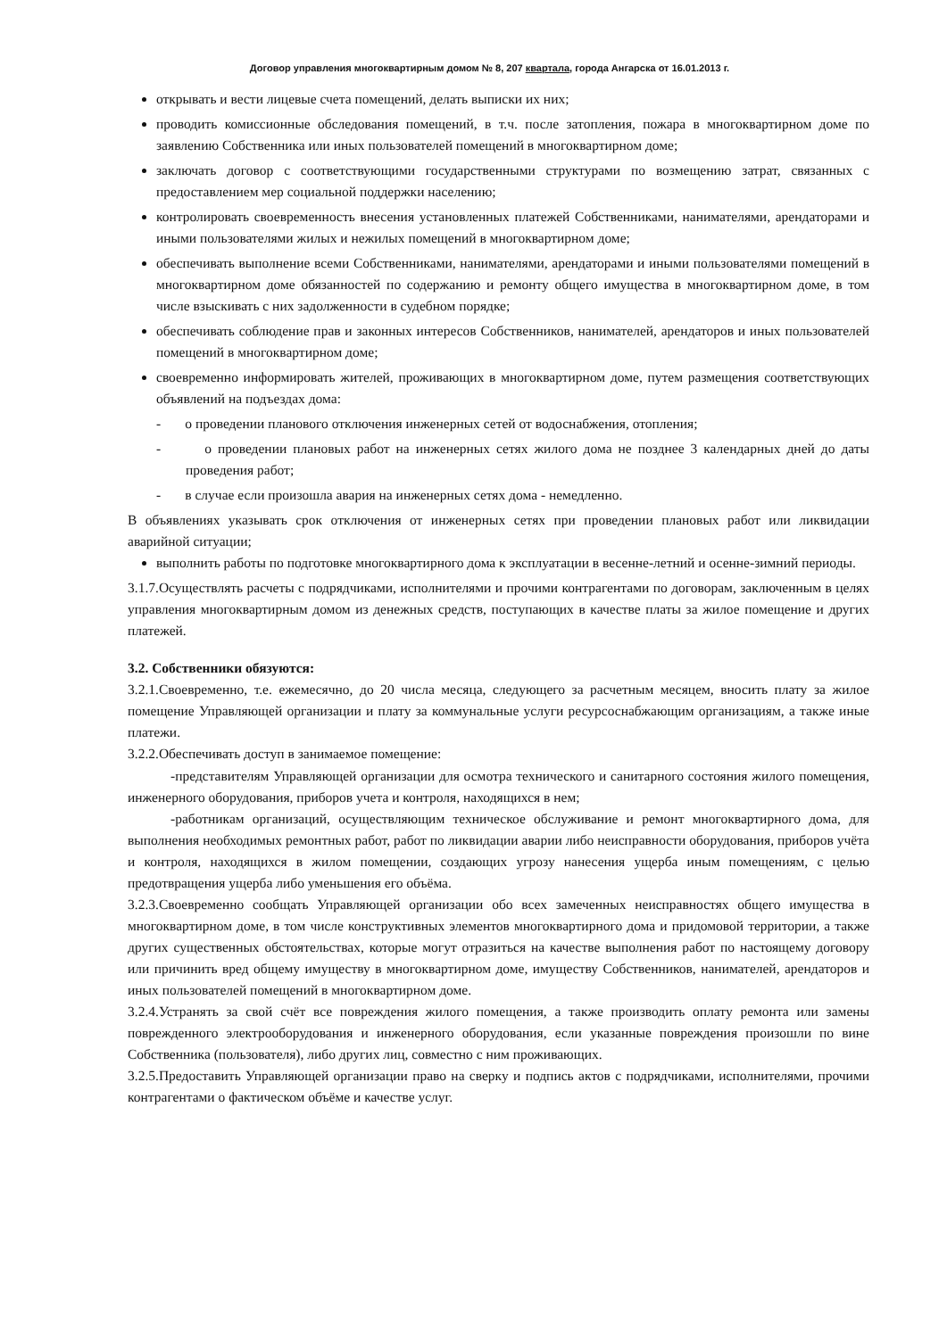Договор управления многоквартирным домом № 8, 207 квартала, города Ангарска от 16.01.2013 г.
открывать и вести лицевые счета помещений, делать выписки их них;
проводить комиссионные обследования помещений, в т.ч. после затопления, пожара в многоквартирном доме по заявлению Собственника или иных пользователей помещений в многоквартирном доме;
заключать договор с соответствующими государственными структурами по возмещению затрат, связанных с предоставлением мер социальной поддержки населению;
контролировать своевременность внесения установленных платежей Собственниками, нанимателями, арендаторами и иными пользователями жилых и нежилых помещений в многоквартирном доме;
обеспечивать выполнение всеми Собственниками, нанимателями, арендаторами и иными пользователями помещений в многоквартирном доме обязанностей по содержанию и ремонту общего имущества в многоквартирном доме, в том числе взыскивать с них задолженности в судебном порядке;
обеспечивать соблюдение прав и законных интересов Собственников, нанимателей, арендаторов и иных пользователей помещений в многоквартирном доме;
своевременно информировать жителей, проживающих в многоквартирном доме, путем размещения соответствующих объявлений на подъездах дома:
- о проведении планового отключения инженерных сетей от водоснабжения, отопления;
- о проведении плановых работ на инженерных сетях жилого дома не позднее 3 календарных дней до даты проведения работ;
- в случае если произошла авария на инженерных сетях дома - немедленно.
В объявлениях указывать срок отключения от инженерных сетях при проведении плановых работ или ликвидации аварийной ситуации;
выполнить работы по подготовке многоквартирного дома к эксплуатации в весенне-летний и осенне-зимний периоды.
3.1.7.Осуществлять расчеты с подрядчиками, исполнителями и прочими контрагентами по договорам, заключенным в целях управления многоквартирным домом из денежных средств, поступающих в качестве платы за жилое помещение и других платежей.
3.2. Собственники обязуются:
3.2.1.Своевременно, т.е. ежемесячно, до 20 числа месяца, следующего за расчетным месяцем, вносить плату за жилое помещение Управляющей организации и плату за коммунальные услуги ресурсоснабжающим организациям, а также иные платежи.
3.2.2.Обеспечивать доступ в занимаемое помещение:
-представителям Управляющей организации для осмотра технического и санитарного состояния жилого помещения, инженерного оборудования, приборов учета и контроля, находящихся в нем;
-работникам организаций, осуществляющим техническое обслуживание и ремонт многоквартирного дома, для выполнения необходимых ремонтных работ, работ по ликвидации аварии либо неисправности оборудования, приборов учёта и контроля, находящихся в жилом помещении, создающих угрозу нанесения ущерба иным помещениям, с целью предотвращения ущерба либо уменьшения его объёма.
3.2.3.Своевременно сообщать Управляющей организации обо всех замеченных неисправностях общего имущества в многоквартирном доме, в том числе конструктивных элементов многоквартирного дома и придомовой территории, а также других существенных обстоятельствах, которые могут отразиться на качестве выполнения работ по настоящему договору или причинить вред общему имуществу в многоквартирном доме, имуществу Собственников, нанимателей, арендаторов и иных пользователей помещений в многоквартирном доме.
3.2.4.Устранять за свой счёт все повреждения жилого помещения, а также производить оплату ремонта или замены поврежденного электрооборудования и инженерного оборудования, если указанные повреждения произошли по вине Собственника (пользователя), либо других лиц, совместно с ним проживающих.
3.2.5.Предоставить Управляющей организации право на сверку и подпись актов с подрядчиками, исполнителями, прочими контрагентами о фактическом объёме и качестве услуг.